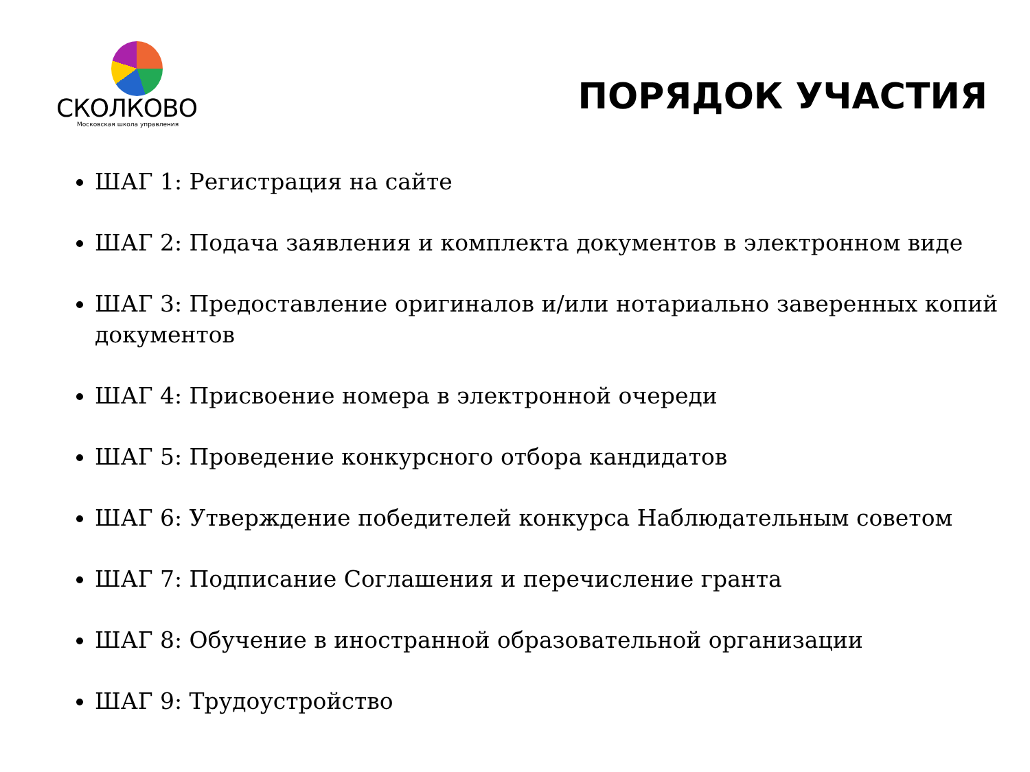СКОЛКОВО
Московская школа управления
ПОРЯДОК УЧАСТИЯ
ШАГ 1: Регистрация на сайте
ШАГ 2: Подача заявления и комплекта документов в электронном виде
ШАГ 3: Предоставление оригиналов и/или нотариально заверенных копий документов
ШАГ 4: Присвоение номера в электронной очереди
ШАГ 5: Проведение конкурсного отбора кандидатов
ШАГ 6: Утверждение победителей конкурса Наблюдательным советом
ШАГ 7: Подписание Соглашения и перечисление гранта
ШАГ 8: Обучение в иностранной образовательной организации
ШАГ 9: Трудоустройство